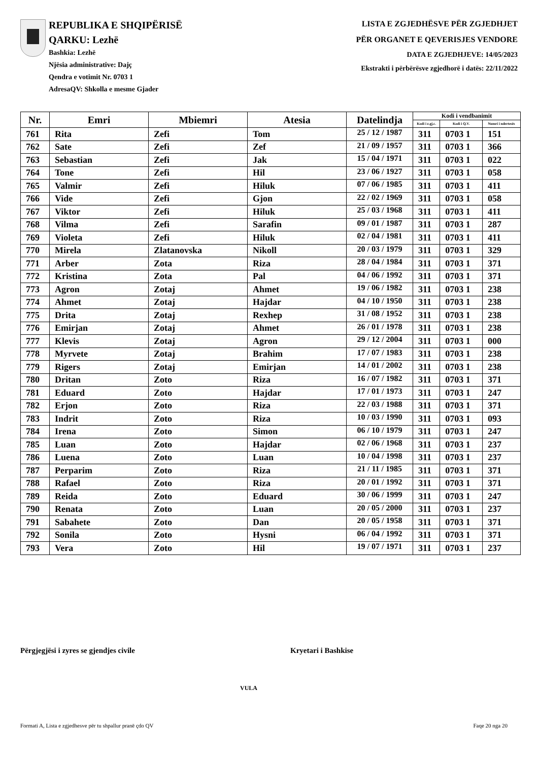REPUBLIKA E SHQIPËRISË
QARKU: Lezhë
Bashkia: Lezhë
Njësia administrative: Dajç
Qendra e votimit Nr. 0703 1
AdresaQV: Shkolla e mesme Gjader
LISTA E ZGJEDHËSVE PËR ZGJEDHJET
PËR ORGANET E QEVERISJES VENDORE
DATA E ZGJEDHJEVE: 14/05/2023
Ekstrakti i përbërësve zgjedhorë i datës: 22/11/2022
| Nr. | Emri | Mbiemri | Atesia | Datelindja | Kodi i vendbanimit | | |
| --- | --- | --- | --- | --- | --- | --- | --- |
| | | | | | Kodi i z.gj.c. | Kodi i Q.V. | Numri i ndertesës |
| 761 | Rita | Zefi | Tom | 25 / 12 / 1987 | 311 | 0703 1 | 151 |
| 762 | Sate | Zefi | Zef | 21 / 09 / 1957 | 311 | 0703 1 | 366 |
| 763 | Sebastian | Zefi | Jak | 15 / 04 / 1971 | 311 | 0703 1 | 022 |
| 764 | Tone | Zefi | Hil | 23 / 06 / 1927 | 311 | 0703 1 | 058 |
| 765 | Valmir | Zefi | Hiluk | 07 / 06 / 1985 | 311 | 0703 1 | 411 |
| 766 | Vide | Zefi | Gjon | 22 / 02 / 1969 | 311 | 0703 1 | 058 |
| 767 | Viktor | Zefi | Hiluk | 25 / 03 / 1968 | 311 | 0703 1 | 411 |
| 768 | Vilma | Zefi | Sarafin | 09 / 01 / 1987 | 311 | 0703 1 | 287 |
| 769 | Violeta | Zefi | Hiluk | 02 / 04 / 1981 | 311 | 0703 1 | 411 |
| 770 | Mirela | Zlatanovska | Nikoll | 20 / 03 / 1979 | 311 | 0703 1 | 329 |
| 771 | Arber | Zota | Riza | 28 / 04 / 1984 | 311 | 0703 1 | 371 |
| 772 | Kristina | Zota | Pal | 04 / 06 / 1992 | 311 | 0703 1 | 371 |
| 773 | Agron | Zotaj | Ahmet | 19 / 06 / 1982 | 311 | 0703 1 | 238 |
| 774 | Ahmet | Zotaj | Hajdar | 04 / 10 / 1950 | 311 | 0703 1 | 238 |
| 775 | Drita | Zotaj | Rexhep | 31 / 08 / 1952 | 311 | 0703 1 | 238 |
| 776 | Emirjan | Zotaj | Ahmet | 26 / 01 / 1978 | 311 | 0703 1 | 238 |
| 777 | Klevis | Zotaj | Agron | 29 / 12 / 2004 | 311 | 0703 1 | 000 |
| 778 | Myrvete | Zotaj | Brahim | 17 / 07 / 1983 | 311 | 0703 1 | 238 |
| 779 | Rigers | Zotaj | Emirjan | 14 / 01 / 2002 | 311 | 0703 1 | 238 |
| 780 | Dritan | Zoto | Riza | 16 / 07 / 1982 | 311 | 0703 1 | 371 |
| 781 | Eduard | Zoto | Hajdar | 17 / 01 / 1973 | 311 | 0703 1 | 247 |
| 782 | Erjon | Zoto | Riza | 22 / 03 / 1988 | 311 | 0703 1 | 371 |
| 783 | Indrit | Zoto | Riza | 10 / 03 / 1990 | 311 | 0703 1 | 093 |
| 784 | Irena | Zoto | Simon | 06 / 10 / 1979 | 311 | 0703 1 | 247 |
| 785 | Luan | Zoto | Hajdar | 02 / 06 / 1968 | 311 | 0703 1 | 237 |
| 786 | Luena | Zoto | Luan | 10 / 04 / 1998 | 311 | 0703 1 | 237 |
| 787 | Perparim | Zoto | Riza | 21 / 11 / 1985 | 311 | 0703 1 | 371 |
| 788 | Rafael | Zoto | Riza | 20 / 01 / 1992 | 311 | 0703 1 | 371 |
| 789 | Reida | Zoto | Eduard | 30 / 06 / 1999 | 311 | 0703 1 | 247 |
| 790 | Renata | Zoto | Luan | 20 / 05 / 2000 | 311 | 0703 1 | 237 |
| 791 | Sabahete | Zoto | Dan | 20 / 05 / 1958 | 311 | 0703 1 | 371 |
| 792 | Sonila | Zoto | Hysni | 06 / 04 / 1992 | 311 | 0703 1 | 371 |
| 793 | Vera | Zoto | Hil | 19 / 07 / 1971 | 311 | 0703 1 | 237 |
Përgjegjësi i zyres se gjendjes civile Kryetari i Bashkise
VULA
Formati A, Lista e zgjedhesve për tu shpallur pranë çdo QV Faqe 20 nga 20